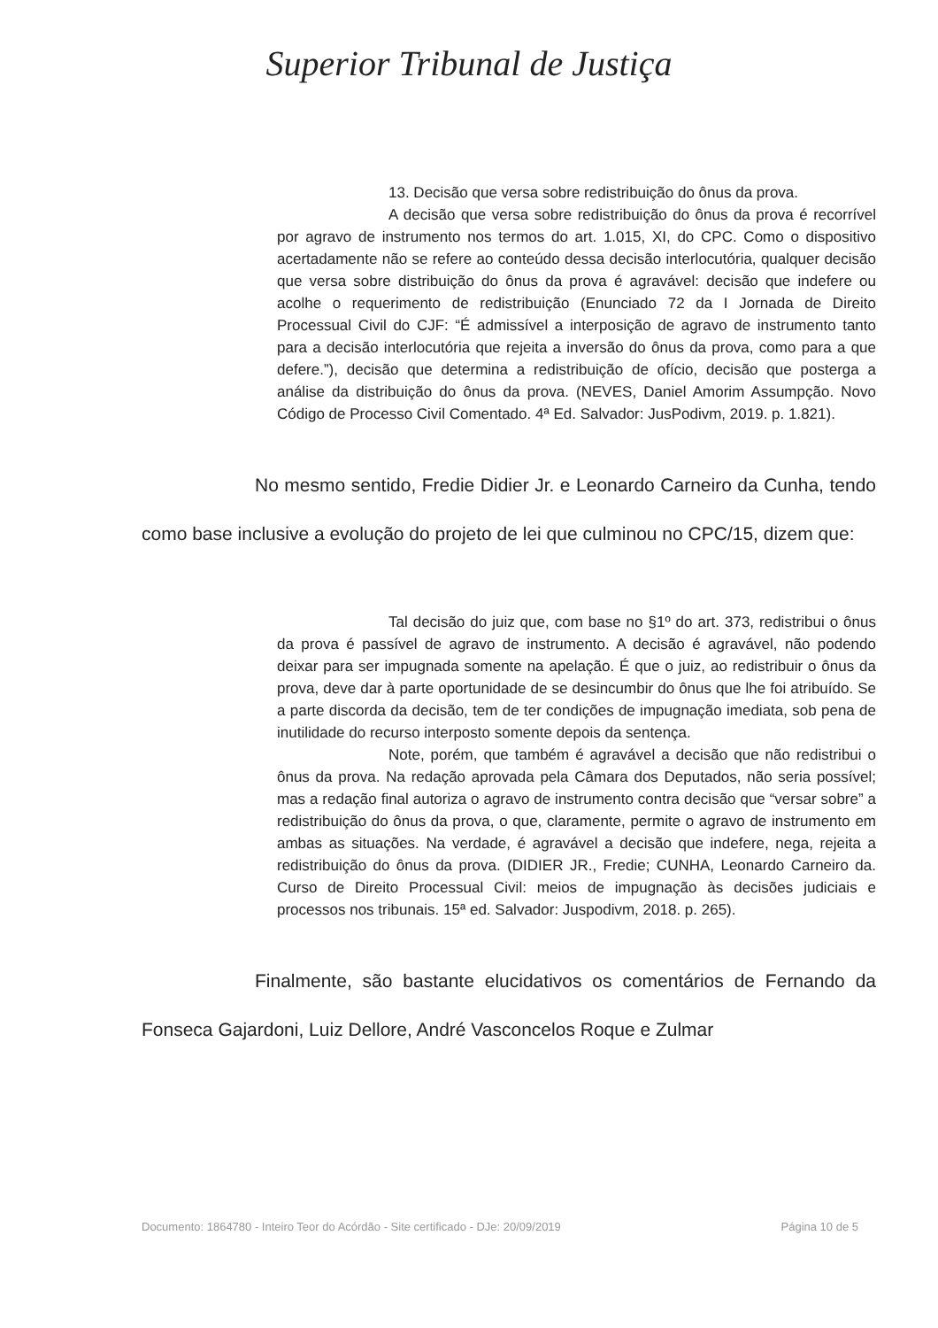Superior Tribunal de Justiça
13. Decisão que versa sobre redistribuição do ônus da prova.
A decisão que versa sobre redistribuição do ônus da prova é recorrível por agravo de instrumento nos termos do art. 1.015, XI, do CPC. Como o dispositivo acertadamente não se refere ao conteúdo dessa decisão interlocutória, qualquer decisão que versa sobre distribuição do ônus da prova é agravável: decisão que indefere ou acolhe o requerimento de redistribuição (Enunciado 72 da I Jornada de Direito Processual Civil do CJF: “É admissível a interposição de agravo de instrumento tanto para a decisão interlocutória que rejeita a inversão do ônus da prova, como para a que defere.”), decisão que determina a redistribuição de ofício, decisão que posterga a análise da distribuição do ônus da prova. (NEVES, Daniel Amorim Assumpção. Novo Código de Processo Civil Comentado. 4ª Ed. Salvador: JusPodivm, 2019. p. 1.821).
No mesmo sentido, Fredie Didier Jr. e Leonardo Carneiro da Cunha, tendo como base inclusive a evolução do projeto de lei que culminou no CPC/15, dizem que:
Tal decisão do juiz que, com base no §1º do art. 373, redistribui o ônus da prova é passível de agravo de instrumento. A decisão é agravável, não podendo deixar para ser impugnada somente na apelação. É que o juiz, ao redistribuir o ônus da prova, deve dar à parte oportunidade de se desincumbir do ônus que lhe foi atribuído. Se a parte discorda da decisão, tem de ter condições de impugnação imediata, sob pena de inutilidade do recurso interposto somente depois da sentença.
Note, porém, que também é agravável a decisão que não redistribui o ônus da prova. Na redação aprovada pela Câmara dos Deputados, não seria possível; mas a redação final autoriza o agravo de instrumento contra decisão que “versar sobre” a redistribuição do ônus da prova, o que, claramente, permite o agravo de instrumento em ambas as situações. Na verdade, é agravável a decisão que indefere, nega, rejeita a redistribuição do ônus da prova. (DIDIER JR., Fredie; CUNHA, Leonardo Carneiro da. Curso de Direito Processual Civil: meios de impugnação às decisões judiciais e processos nos tribunais. 15ª ed. Salvador: Juspodivm, 2018. p. 265).
Finalmente, são bastante elucidativos os comentários de Fernando da Fonseca Gajardoni, Luiz Dellore, André Vasconcelos Roque e Zulmar
Documento: 1864780 - Inteiro Teor do Acórdão - Site certificado - DJe: 20/09/2019 Página 10 de 5